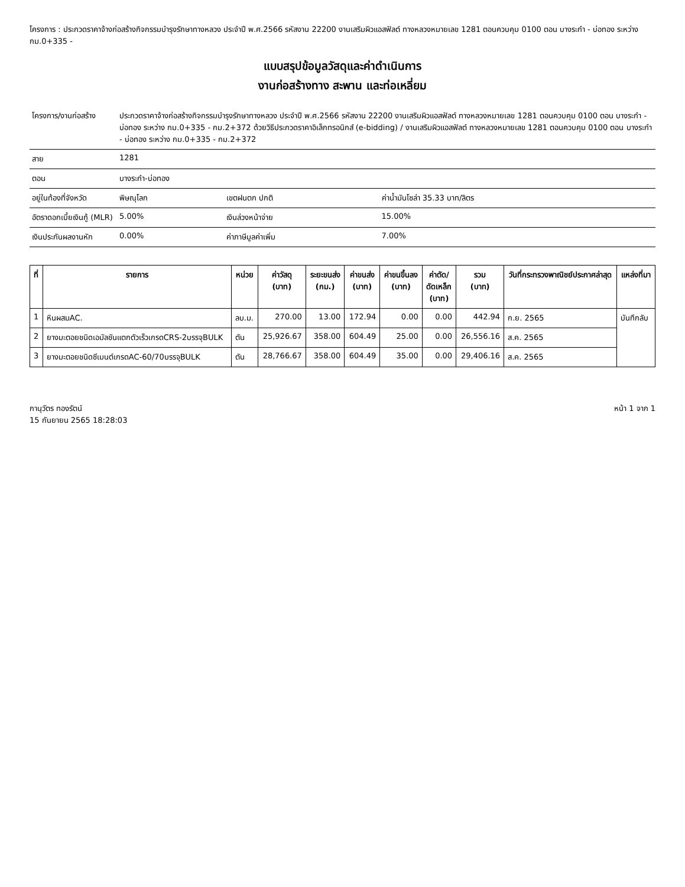โครงการ : ประกวดราคาจ้างก่อสร้างกิจกรรมบำรุงรักษาทางหลวง ประจำปี พ.ศ.2566 รหัสงาน 22200 งานเสริมผิวแอสฟัลต์ ทางหลวงหมายเลข 1281 ตอนควบคุม 0100 ตอน บางระกำ - บ่อทอง ระหว่าง กม.0+335 -
แบบสรุปข้อมูลวัสดุและค่าดำเนินการ
งานก่อสร้างทาง สะพาน และท่อเหลี่ยม
| โครงการ/งานก่อสร้าง | ประกวดราคาจ้างก่อสร้างกิจกรรมบำรุงรักษาทางหลวง ประจำปี พ.ศ.2566 รหัสงาน 22200 งานเสริมผิวแอสฟัลต์ ทางหลวงหมายเลข 1281 ตอนควบคุม 0100 ตอน บางระกำ - บ่อทอง ระหว่าง กม.0+335 - กม.2+372 ด้วยวิธีประกวดราคาอิเล็กทรอนิกส์ (e-bidding) / งานเสริมผิวแอสฟัลต์ ทางหลวงหมายเลข 1281 ตอนควบคุม 0100 ตอน บางระกำ - บ่อทอง ระหว่าง กม.0+335 - กม.2+372 | | |
| สาย | 1281 | | |
| ตอน | บางระกำ-บ่อทอง | | |
| อยู่ในท้องที่จังหวัด | พิษณุโลก | เขตฝนตก ปกติ | ค่าน้ำมันโซล่า 35.33 บาท/ลิตร |
| อัตราดอกเบี้ยเงินกู้ (MLR) | 5.00% | เงินล่วงหน้าจ่าย | 15.00% |
| เงินประกันผลงานหัก | 0.00% | ค่าภาษีมูลค่าเพิ่ม | 7.00% |
| ที่ | รายการ | หน่วย | ค่าวัสดุ (บาท) | ระยะขนส่ง (กม.) | ค่าขนส่ง (บาท) | ค่าขนขึ้นลง (บาท) | ค่าตัด/ ดัดเหล็ก (บาท) | รวม (บาท) | วันที่กระทรวงพาณิชย์ประกาศล่าสุด | แหล่งที่มา |
| --- | --- | --- | --- | --- | --- | --- | --- | --- | --- | --- |
| 1 | หินผสมAC. | ลบ.ม. | 270.00 | 13.00 | 172.94 | 0.00 | 0.00 | 442.94 | ก.ย. 2565 | บันทึกลับ |
| 2 | ยางมะตอยชนิดเอมัลชันแตกตัวเร็วเกรดCRS-2บรรจุBULK | ตัน | 25,926.67 | 358.00 | 604.49 | 25.00 | 0.00 | 26,556.16 | ส.ค. 2565 | |
| 3 | ยางมะตอยชนิดซีเมนต์เกรดAC-60/70บรรจุBULK | ตัน | 28,766.67 | 358.00 | 604.49 | 35.00 | 0.00 | 29,406.16 | ส.ค. 2565 | |
กานุวัตร ทองรัตน์
15 กันยายน 2565 18:28:03
หน้า 1 จาก 1